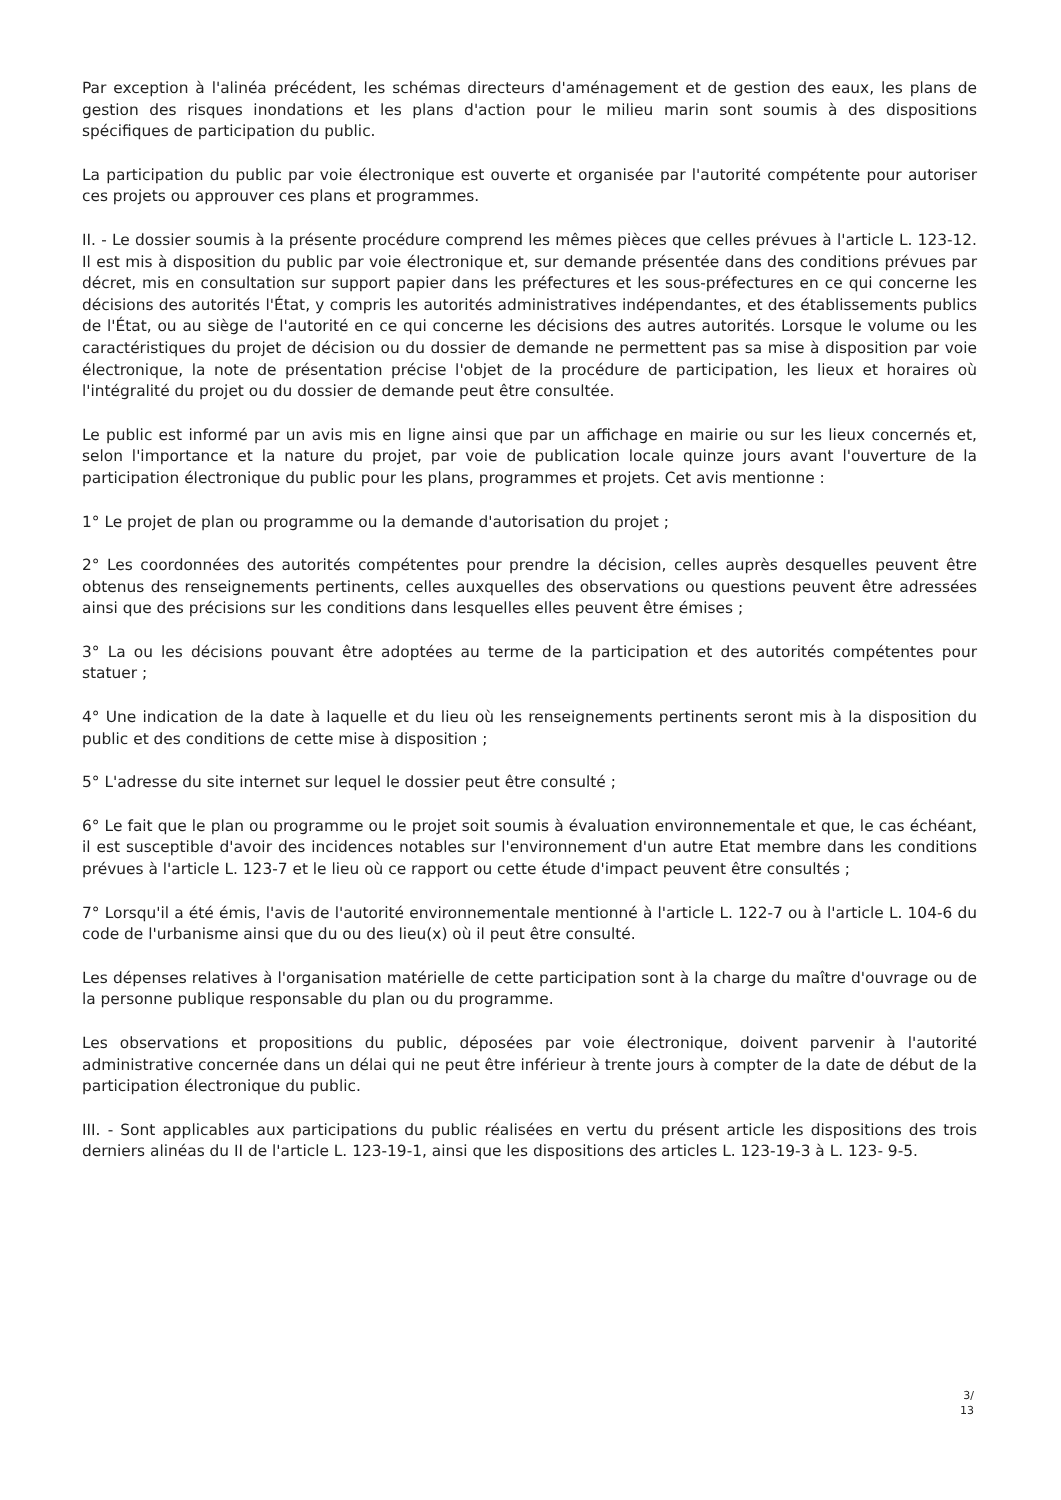Par exception à l'alinéa précédent, les schémas directeurs d'aménagement et de gestion des eaux, les plans de gestion des risques inondations et les plans d'action pour le milieu marin sont soumis à des dispositions spécifiques de participation du public.
La participation du public par voie électronique est ouverte et organisée par l'autorité compétente pour autoriser ces projets ou approuver ces plans et programmes.
II. - Le dossier soumis à la présente procédure comprend les mêmes pièces que celles prévues à l'article L. 123-12. Il est mis à disposition du public par voie électronique et, sur demande présentée dans des conditions prévues par décret, mis en consultation sur support papier dans les préfectures et les sous-préfectures en ce qui concerne les décisions des autorités l'État, y compris les autorités administratives indépendantes, et des établissements publics de l'État, ou au siège de l'autorité en ce qui concerne les décisions des autres autorités. Lorsque le volume ou les caractéristiques du projet de décision ou du dossier de demande ne permettent pas sa mise à disposition par voie électronique, la note de présentation précise l'objet de la procédure de participation, les lieux et horaires où l'intégralité du projet ou du dossier de demande peut être consultée.
Le public est informé par un avis mis en ligne ainsi que par un affichage en mairie ou sur les lieux concernés et, selon l'importance et la nature du projet, par voie de publication locale quinze jours avant l'ouverture de la participation électronique du public pour les plans, programmes et projets. Cet avis mentionne :
1° Le projet de plan ou programme ou la demande d'autorisation du projet ;
2° Les coordonnées des autorités compétentes pour prendre la décision, celles auprès desquelles peuvent être obtenus des renseignements pertinents, celles auxquelles des observations ou questions peuvent être adressées ainsi que des précisions sur les conditions dans lesquelles elles peuvent être émises ;
3° La ou les décisions pouvant être adoptées au terme de la participation et des autorités compétentes pour statuer ;
4° Une indication de la date à laquelle et du lieu où les renseignements pertinents seront mis à la disposition du public et des conditions de cette mise à disposition ;
5° L'adresse du site internet sur lequel le dossier peut être consulté ;
6° Le fait que le plan ou programme ou le projet soit soumis à évaluation environnementale et que, le cas échéant, il est susceptible d'avoir des incidences notables sur l'environnement d'un autre Etat membre dans les conditions prévues à l'article L. 123-7 et le lieu où ce rapport ou cette étude d'impact peuvent être consultés ;
7° Lorsqu'il a été émis, l'avis de l'autorité environnementale mentionné à l'article L. 122-7 ou à l'article L. 104-6 du code de l'urbanisme ainsi que du ou des lieu(x) où il peut être consulté.
Les dépenses relatives à l'organisation matérielle de cette participation sont à la charge du maître d'ouvrage ou de la personne publique responsable du plan ou du programme.
Les observations et propositions du public, déposées par voie électronique, doivent parvenir à l'autorité administrative concernée dans un délai qui ne peut être inférieur à trente jours à compter de la date de début de la participation électronique du public.
III. - Sont applicables aux participations du public réalisées en vertu du présent article les dispositions des trois derniers alinéas du II de l'article L. 123-19-1, ainsi que les dispositions des articles L. 123-19-3 à L. 123- 9-5.
3/
13